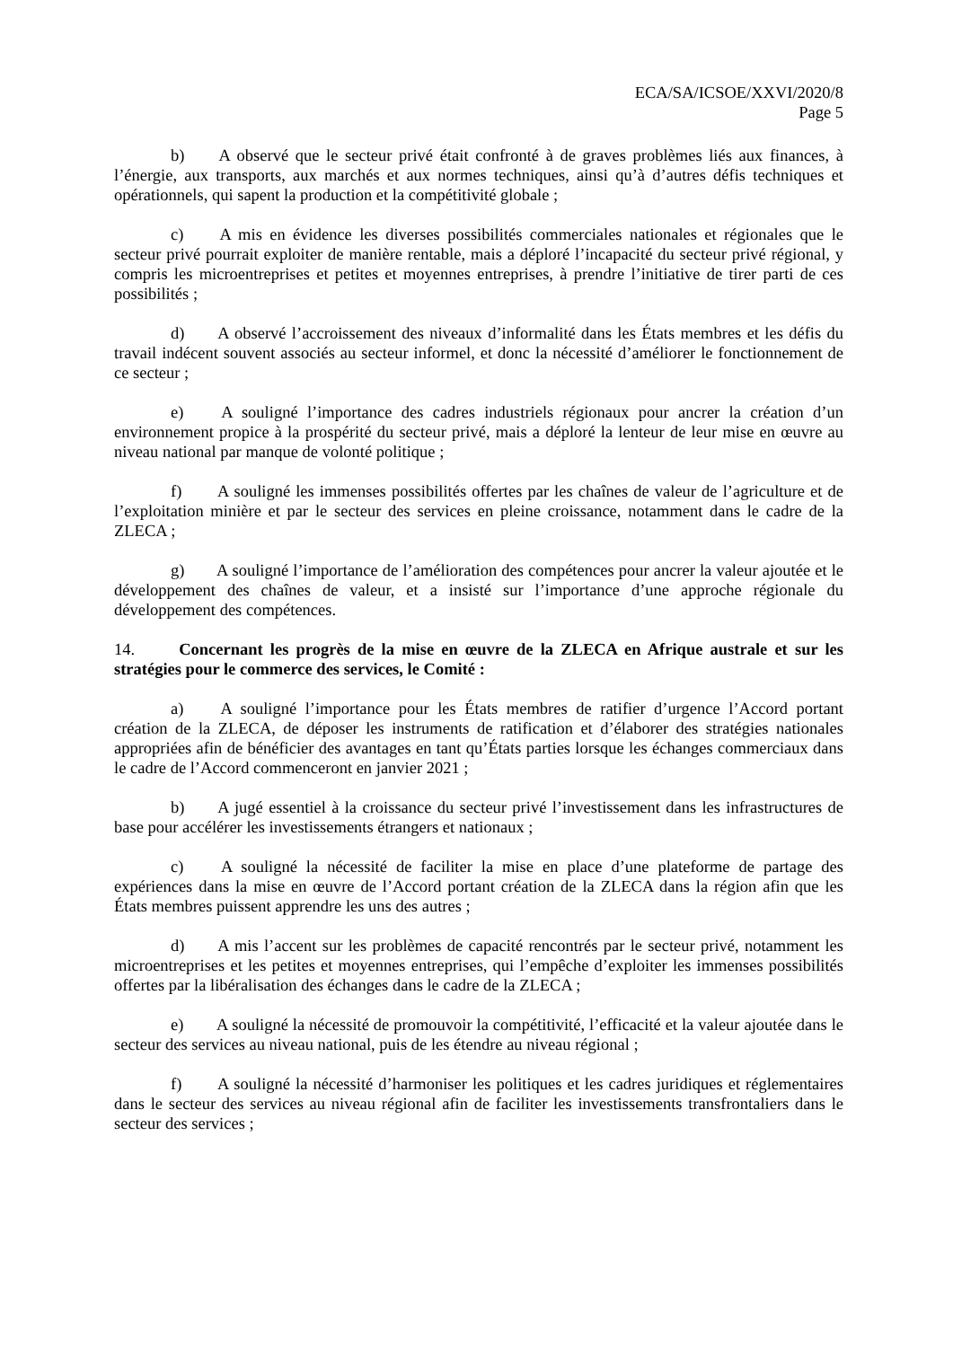ECA/SA/ICSOE/XXVI/2020/8
Page 5
b) A observé que le secteur privé était confronté à de graves problèmes liés aux finances, à l’énergie, aux transports, aux marchés et aux normes techniques, ainsi qu’à d’autres défis techniques et opérationnels, qui sapent la production et la compétitivité globale ;
c) A mis en évidence les diverses possibilités commerciales nationales et régionales que le secteur privé pourrait exploiter de manière rentable, mais a déploré l’incapacité du secteur privé régional, y compris les microentreprises et petites et moyennes entreprises, à prendre l’initiative de tirer parti de ces possibilités ;
d) A observé l’accroissement des niveaux d’informalité dans les États membres et les défis du travail indécent souvent associés au secteur informel, et donc la nécessité d’améliorer le fonctionnement de ce secteur ;
e) A souligné l’importance des cadres industriels régionaux pour ancrer la création d’un environnement propice à la prospérité du secteur privé, mais a déploré la lenteur de leur mise en œuvre au niveau national par manque de volonté politique ;
f) A souligné les immenses possibilités offertes par les chaînes de valeur de l’agriculture et de l’exploitation minière et par le secteur des services en pleine croissance, notamment dans le cadre de la ZLECA ;
g) A souligné l’importance de l’amélioration des compétences pour ancrer la valeur ajoutée et le développement des chaînes de valeur, et a insisté sur l’importance d’une approche régionale du développement des compétences.
14. Concernant les progrès de la mise en œuvre de la ZLECA en Afrique australe et sur les stratégies pour le commerce des services, le Comité :
a) A souligné l’importance pour les États membres de ratifier d’urgence l’Accord portant création de la ZLECA, de déposer les instruments de ratification et d’élaborer des stratégies nationales appropriées afin de bénéficier des avantages en tant qu’États parties lorsque les échanges commerciaux dans le cadre de l’Accord commenceront en janvier 2021 ;
b) A jugé essentiel à la croissance du secteur privé l’investissement dans les infrastructures de base pour accélérer les investissements étrangers et nationaux ;
c) A souligné la nécessité de faciliter la mise en place d’une plateforme de partage des expériences dans la mise en œuvre de l’Accord portant création de la ZLECA dans la région afin que les États membres puissent apprendre les uns des autres ;
d) A mis l’accent sur les problèmes de capacité rencontrés par le secteur privé, notamment les microentreprises et les petites et moyennes entreprises, qui l’empêche d’exploiter les immenses possibilités offertes par la libéralisation des échanges dans le cadre de la ZLECA ;
e) A souligné la nécessité de promouvoir la compétitivité, l’efficacité et la valeur ajoutée dans le secteur des services au niveau national, puis de les étendre au niveau régional ;
f) A souligné la nécessité d’harmoniser les politiques et les cadres juridiques et réglementaires dans le secteur des services au niveau régional afin de faciliter les investissements transfrontaliers dans le secteur des services ;